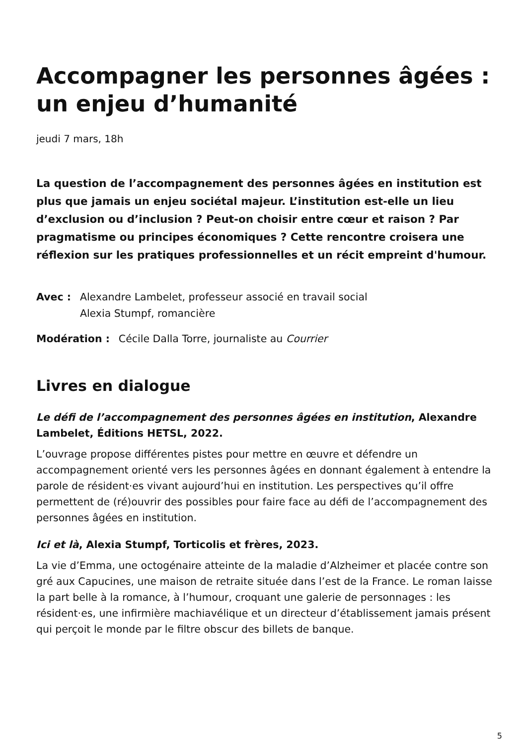Accompagner les personnes âgées : un enjeu d’humanité
jeudi 7 mars, 18h
La question de l’accompagnement des personnes âgées en institution est plus que jamais un enjeu sociétal majeur. L’institution est-elle un lieu d’exclusion ou d’inclusion ? Peut-on choisir entre cœur et raison ? Par pragmatisme ou principes économiques ? Cette rencontre croisera une réflexion sur les pratiques professionnelles et un récit empreint d'humour.
Avec : Alexandre Lambelet, professeur associé en travail social
Alexia Stumpf, romancière
Modération : Cécile Dalla Torre, journaliste au Courrier
Livres en dialogue
Le défi de l’accompagnement des personnes âgées en institution, Alexandre Lambelet, Éditions HETSL, 2022.
L’ouvrage propose différentes pistes pour mettre en œuvre et défendre un accompagnement orienté vers les personnes âgées en donnant également à entendre la parole de résident·es vivant aujourd’hui en institution. Les perspectives qu’il offre permettent de (ré)ouvrir des possibles pour faire face au défi de l’accompagnement des personnes âgées en institution.
Ici et là, Alexia Stumpf, Torticolis et frères, 2023.
La vie d’Emma, une octogénaire atteinte de la maladie d’Alzheimer et placée contre son gré aux Capucines, une maison de retraite située dans l’est de la France. Le roman laisse la part belle à la romance, à l’humour, croquant une galerie de personnages : les résident·es, une infirmière machiavélique et un directeur d’établissement jamais présent qui perçoit le monde par le filtre obscur des billets de banque.
5